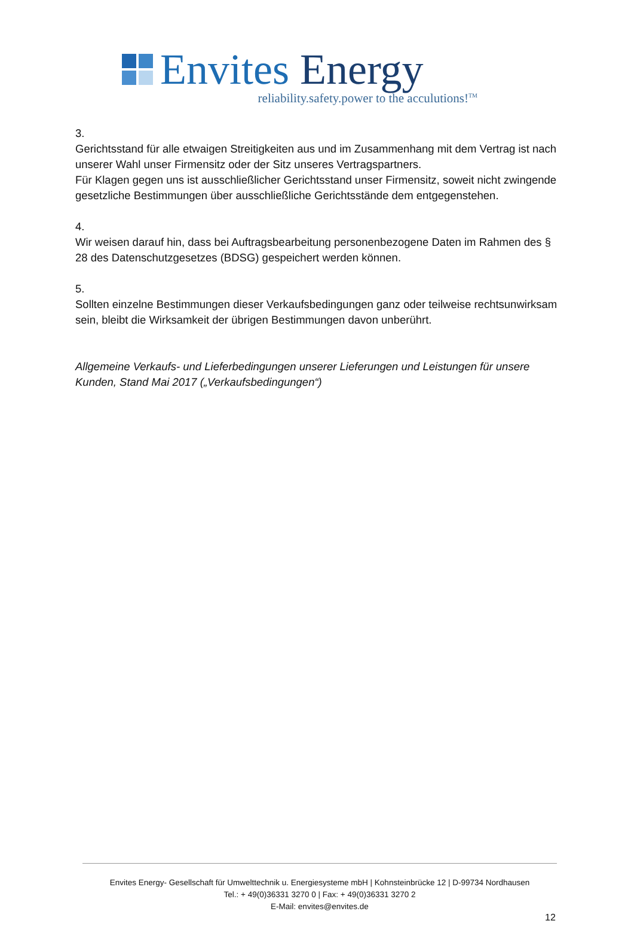Envites Energy
reliability.safety.power to the acculutions!<sup>TM</sup>
3.
Gerichtsstand für alle etwaigen Streitigkeiten aus und im Zusammenhang mit dem Vertrag ist nach unserer Wahl unser Firmensitz oder der Sitz unseres Vertragspartners.
Für Klagen gegen uns ist ausschließlicher Gerichtsstand unser Firmensitz, soweit nicht zwingende gesetzliche Bestimmungen über ausschließliche Gerichtsstände dem entgegenstehen.
4.
Wir weisen darauf hin, dass bei Auftragsbearbeitung personenbezogene Daten im Rahmen des § 28 des Datenschutzgesetzes (BDSG) gespeichert werden können.
5.
Sollten einzelne Bestimmungen dieser Verkaufsbedingungen ganz oder teilweise rechtsunwirksam sein, bleibt die Wirksamkeit der übrigen Bestimmungen davon unberührt.
Allgemeine Verkaufs- und Lieferbedingungen unserer Lieferungen und Leistungen für unsere Kunden, Stand Mai 2017 („Verkaufsbedingungen“)
Envites Energy- Gesellschaft für Umwelttechnik u. Energiesysteme mbH | Kohnsteinbrücke 12 | D-99734 Nordhausen
Tel.: + 49(0)36331 3270 0 | Fax: + 49(0)36331 3270 2
E-Mail: envites@envites.de
12